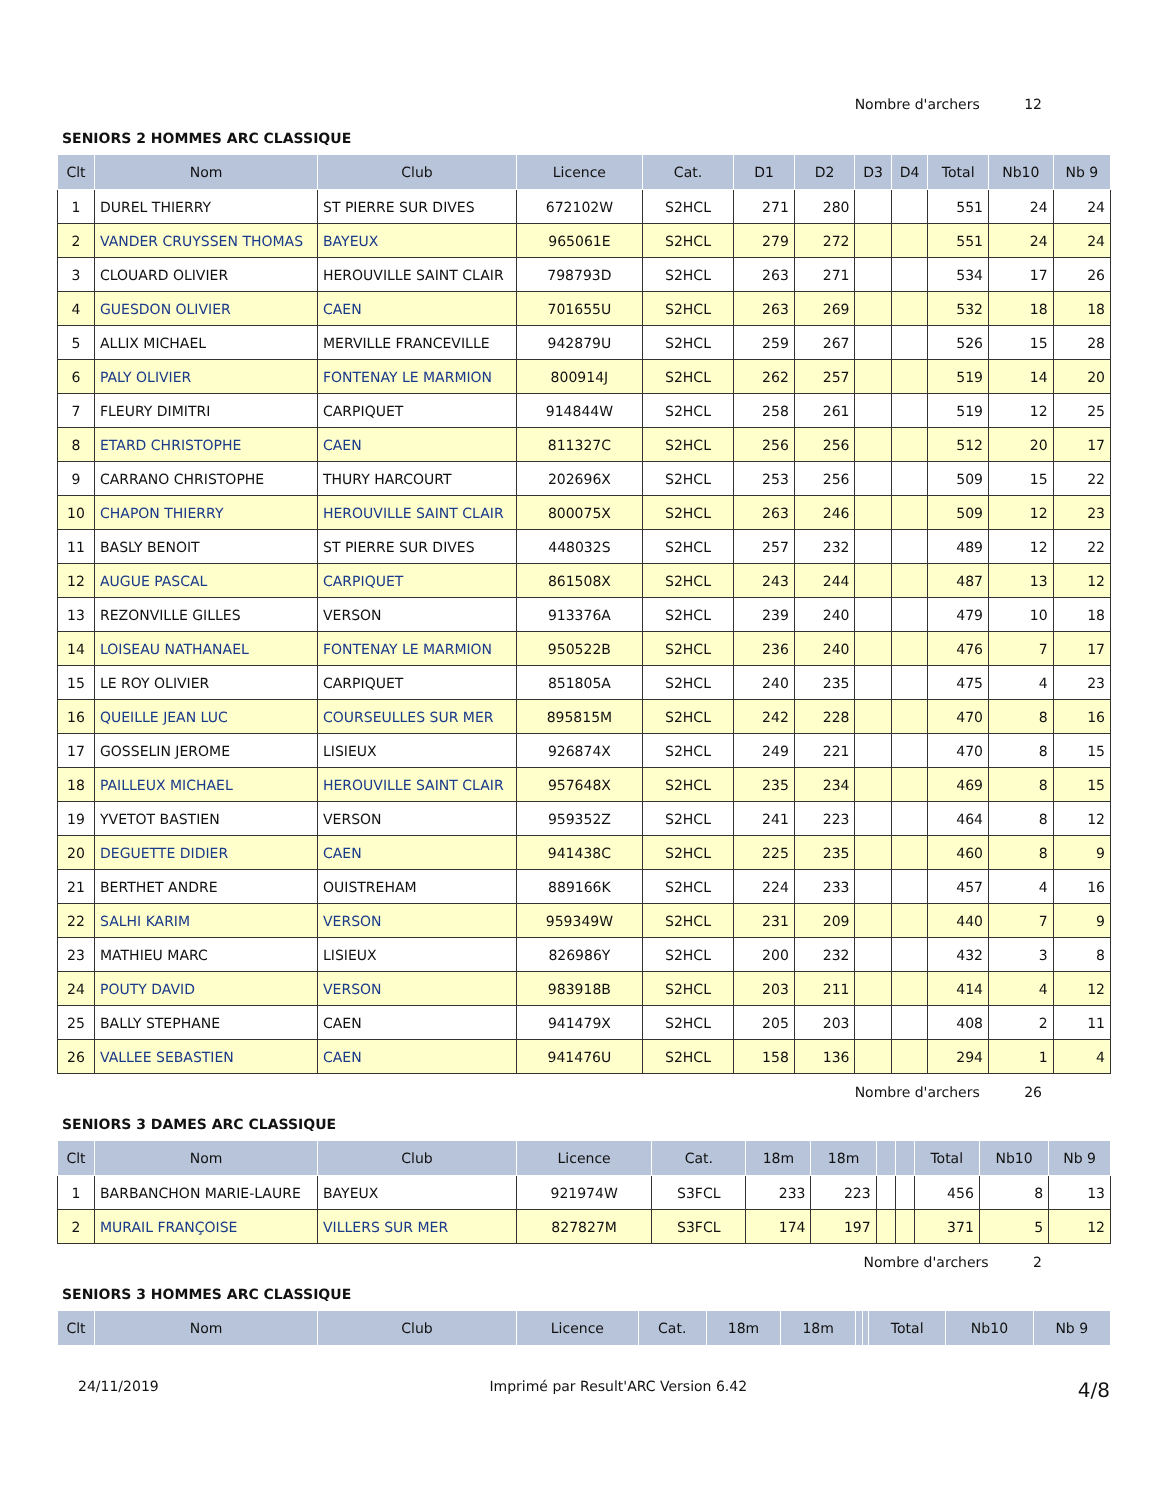Nombre d'archers 12
SENIORS 2 HOMMES ARC CLASSIQUE
| Clt | Nom | Club | Licence | Cat. | D1 | D2 | D3 | D4 | Total | Nb10 | Nb 9 |
| --- | --- | --- | --- | --- | --- | --- | --- | --- | --- | --- | --- |
| 1 | DUREL THIERRY | ST PIERRE SUR DIVES | 672102W | S2HCL | 271 | 280 | | | 551 | 24 | 24 |
| 2 | VANDER CRUYSSEN THOMAS | BAYEUX | 965061E | S2HCL | 279 | 272 | | | 551 | 24 | 24 |
| 3 | CLOUARD OLIVIER | HEROUVILLE SAINT CLAIR | 798793D | S2HCL | 263 | 271 | | | 534 | 17 | 26 |
| 4 | GUESDON OLIVIER | CAEN | 701655U | S2HCL | 263 | 269 | | | 532 | 18 | 18 |
| 5 | ALLIX MICHAEL | MERVILLE FRANCEVILLE | 942879U | S2HCL | 259 | 267 | | | 526 | 15 | 28 |
| 6 | PALY OLIVIER | FONTENAY LE MARMION | 800914J | S2HCL | 262 | 257 | | | 519 | 14 | 20 |
| 7 | FLEURY DIMITRI | CARPIQUET | 914844W | S2HCL | 258 | 261 | | | 519 | 12 | 25 |
| 8 | ETARD CHRISTOPHE | CAEN | 811327C | S2HCL | 256 | 256 | | | 512 | 20 | 17 |
| 9 | CARRANO CHRISTOPHE | THURY HARCOURT | 202696X | S2HCL | 253 | 256 | | | 509 | 15 | 22 |
| 10 | CHAPON THIERRY | HEROUVILLE SAINT CLAIR | 800075X | S2HCL | 263 | 246 | | | 509 | 12 | 23 |
| 11 | BASLY BENOIT | ST PIERRE SUR DIVES | 448032S | S2HCL | 257 | 232 | | | 489 | 12 | 22 |
| 12 | AUGUE PASCAL | CARPIQUET | 861508X | S2HCL | 243 | 244 | | | 487 | 13 | 12 |
| 13 | REZONVILLE GILLES | VERSON | 913376A | S2HCL | 239 | 240 | | | 479 | 10 | 18 |
| 14 | LOISEAU NATHANAEL | FONTENAY LE MARMION | 950522B | S2HCL | 236 | 240 | | | 476 | 7 | 17 |
| 15 | LE ROY OLIVIER | CARPIQUET | 851805A | S2HCL | 240 | 235 | | | 475 | 4 | 23 |
| 16 | QUEILLE JEAN LUC | COURSEULLES SUR MER | 895815M | S2HCL | 242 | 228 | | | 470 | 8 | 16 |
| 17 | GOSSELIN JEROME | LISIEUX | 926874X | S2HCL | 249 | 221 | | | 470 | 8 | 15 |
| 18 | PAILLEUX MICHAEL | HEROUVILLE SAINT CLAIR | 957648X | S2HCL | 235 | 234 | | | 469 | 8 | 15 |
| 19 | YVETOT BASTIEN | VERSON | 959352Z | S2HCL | 241 | 223 | | | 464 | 8 | 12 |
| 20 | DEGUETTE DIDIER | CAEN | 941438C | S2HCL | 225 | 235 | | | 460 | 8 | 9 |
| 21 | BERTHET ANDRE | OUISTREHAM | 889166K | S2HCL | 224 | 233 | | | 457 | 4 | 16 |
| 22 | SALHI KARIM | VERSON | 959349W | S2HCL | 231 | 209 | | | 440 | 7 | 9 |
| 23 | MATHIEU MARC | LISIEUX | 826986Y | S2HCL | 200 | 232 | | | 432 | 3 | 8 |
| 24 | POUTY DAVID | VERSON | 983918B | S2HCL | 203 | 211 | | | 414 | 4 | 12 |
| 25 | BALLY STEPHANE | CAEN | 941479X | S2HCL | 205 | 203 | | | 408 | 2 | 11 |
| 26 | VALLEE SEBASTIEN | CAEN | 941476U | S2HCL | 158 | 136 | | | 294 | 1 | 4 |
Nombre d'archers 26
SENIORS 3 DAMES ARC CLASSIQUE
| Clt | Nom | Club | Licence | Cat. | 18m | 18m | | | Total | Nb10 | Nb 9 |
| --- | --- | --- | --- | --- | --- | --- | --- | --- | --- | --- | --- |
| 1 | BARBANCHON MARIE-LAURE | BAYEUX | 921974W | S3FCL | 233 | 223 | | | 456 | 8 | 13 |
| 2 | MURAIL FRANÇOISE | VILLERS SUR MER | 827827M | S3FCL | 174 | 197 | | | 371 | 5 | 12 |
Nombre d'archers 2
SENIORS 3 HOMMES ARC CLASSIQUE
| Clt | Nom | Club | Licence | Cat. | 18m | 18m | | | Total | Nb10 | Nb 9 |
| --- | --- | --- | --- | --- | --- | --- | --- | --- | --- | --- | --- |
24/11/2019 Imprimé par Result'ARC Version 6.42 4/8